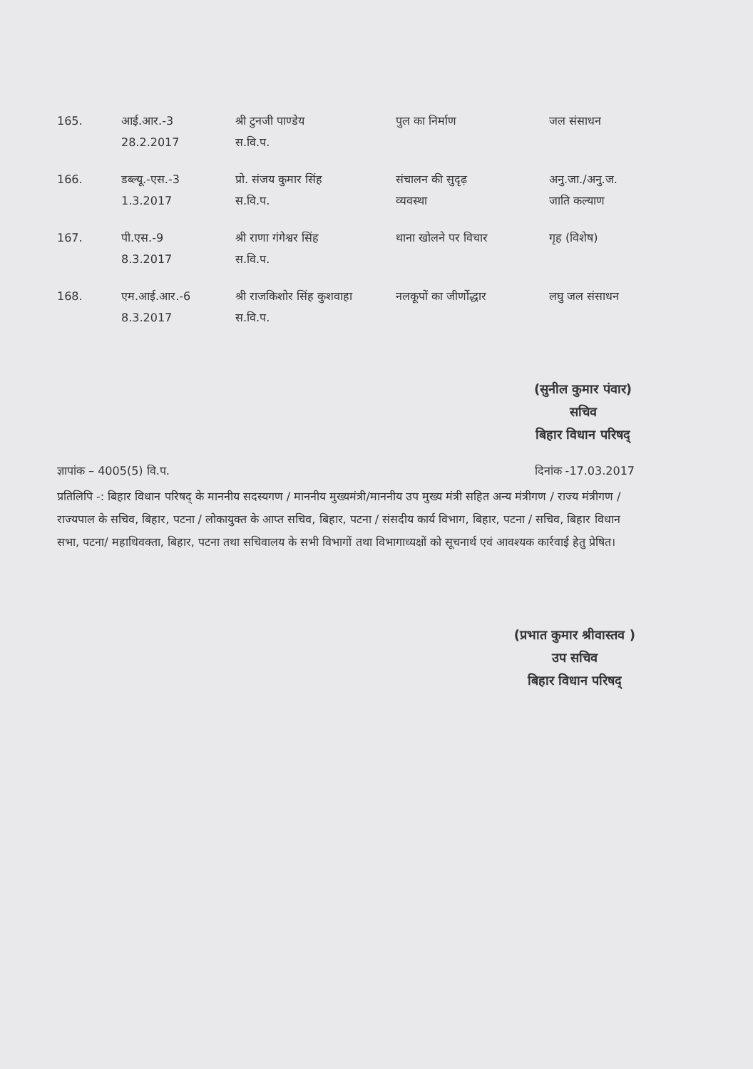| 165. | आई.आर.-3 28.2.2017 | श्री टुनजी पाण्डेय स.वि.प. | पुल का निर्माण | जल संसाधन |
| 166. | डब्ल्यू.-एस.-3 1.3.2017 | प्रो. संजय कुमार सिंह स.वि.प. | संचालन की सुदृढ़ व्यवस्था | अनु.जा./अनु.ज. जाति कल्याण |
| 167. | पी.एस.-9 8.3.2017 | श्री राणा गंगेश्वर सिंह स.वि.प. | थाना खोलने पर विचार | गृह (विशेष) |
| 168. | एम.आई.आर.-6 8.3.2017 | श्री राजकिशोर सिंह कुशवाहा स.वि.प. | नलकूपों का जीर्णोद्धार | लघु जल संसाधन |
(सुनील कुमार पंवार)
सचिव
बिहार विधान परिषद्
ज्ञापांक – 4005(5) वि.प. दिनांक -17.03.2017
प्रतिलिपि -: बिहार विधान परिषद् के माननीय सदस्यगण / माननीय मुख्यमंत्री/माननीय उप मुख्य मंत्री सहित अन्य मंत्रीगण / राज्य मंत्रीगण / राज्यपाल के सचिव, बिहार, पटना / लोकायुक्त के आप्त सचिव, बिहार, पटना / संसदीय कार्य विभाग, बिहार, पटना / सचिव, बिहार विधान सभा, पटना/ महाधिवक्ता, बिहार, पटना तथा सचिवालय के सभी विभागों तथा विभागाध्यक्षों को सूचनार्थ एवं आवश्यक कार्रवाई हेतु प्रेषित।
(प्रभात कुमार श्रीवास्तव )
उप सचिव
बिहार विधान परिषद्